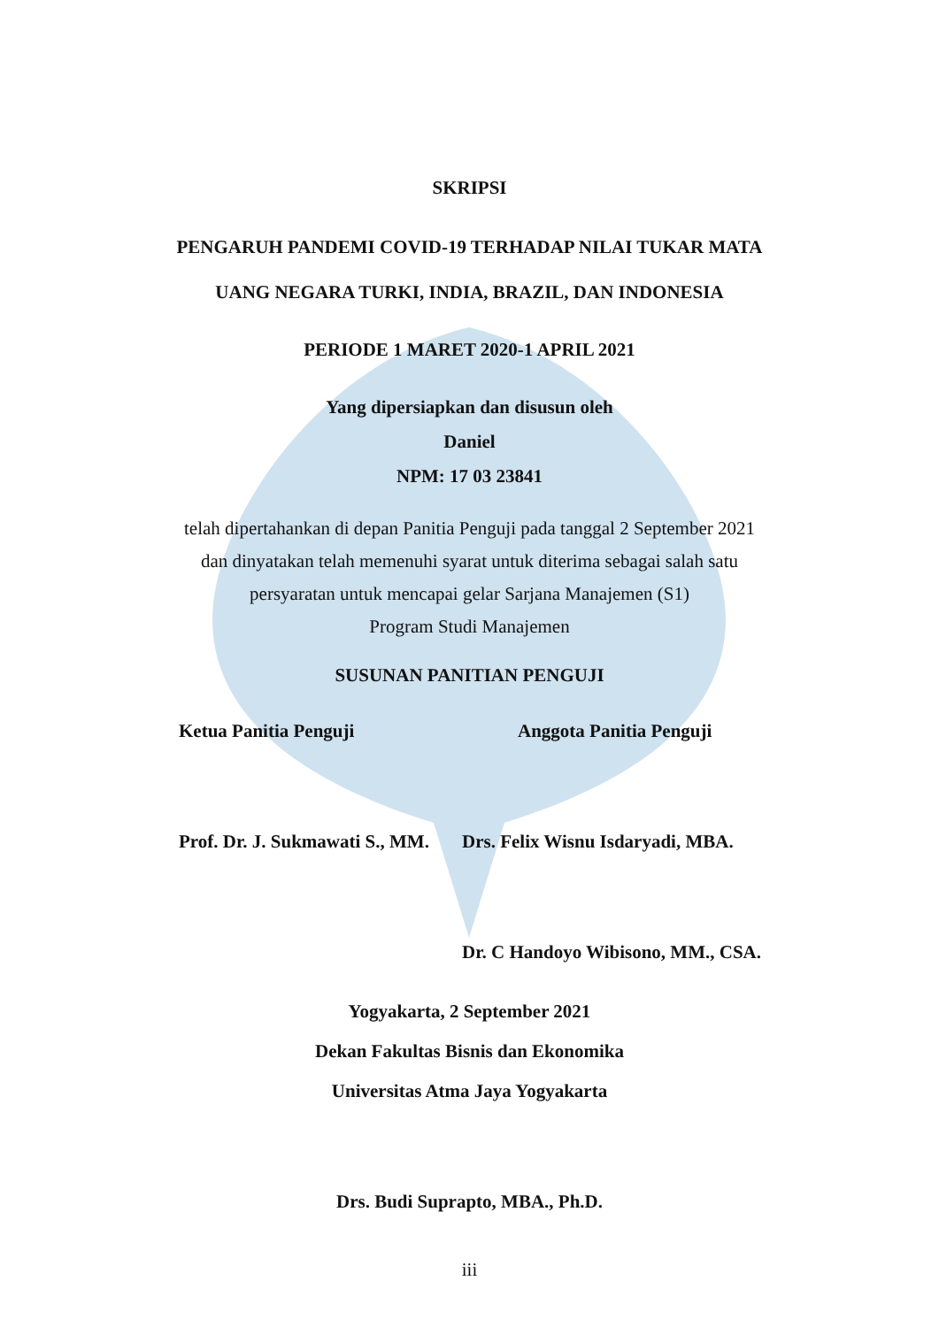SKRIPSI
PENGARUH PANDEMI COVID-19 TERHADAP NILAI TUKAR MATA
UANG NEGARA TURKI, INDIA, BRAZIL, DAN INDONESIA
PERIODE 1 MARET 2020-1 APRIL 2021
Yang dipersiapkan dan disusun oleh
Daniel
NPM: 17 03 23841
telah dipertahankan di depan Panitia Penguji pada tanggal 2 September 2021
dan dinyatakan telah memenuhi syarat untuk diterima sebagai salah satu
persyaratan untuk mencapai gelar Sarjana Manajemen (S1)
Program Studi Manajemen
SUSUNAN PANITIAN PENGUJI
Ketua Panitia Penguji Anggota Panitia Penguji
Prof. Dr. J. Sukmawati S., MM.
Drs. Felix Wisnu Isdaryadi, MBA.
Dr. C Handoyo Wibisono, MM., CSA.
Yogyakarta, 2 September 2021
Dekan Fakultas Bisnis dan Ekonomika
Universitas Atma Jaya Yogyakarta
Drs. Budi Suprapto, MBA., Ph.D.
iii